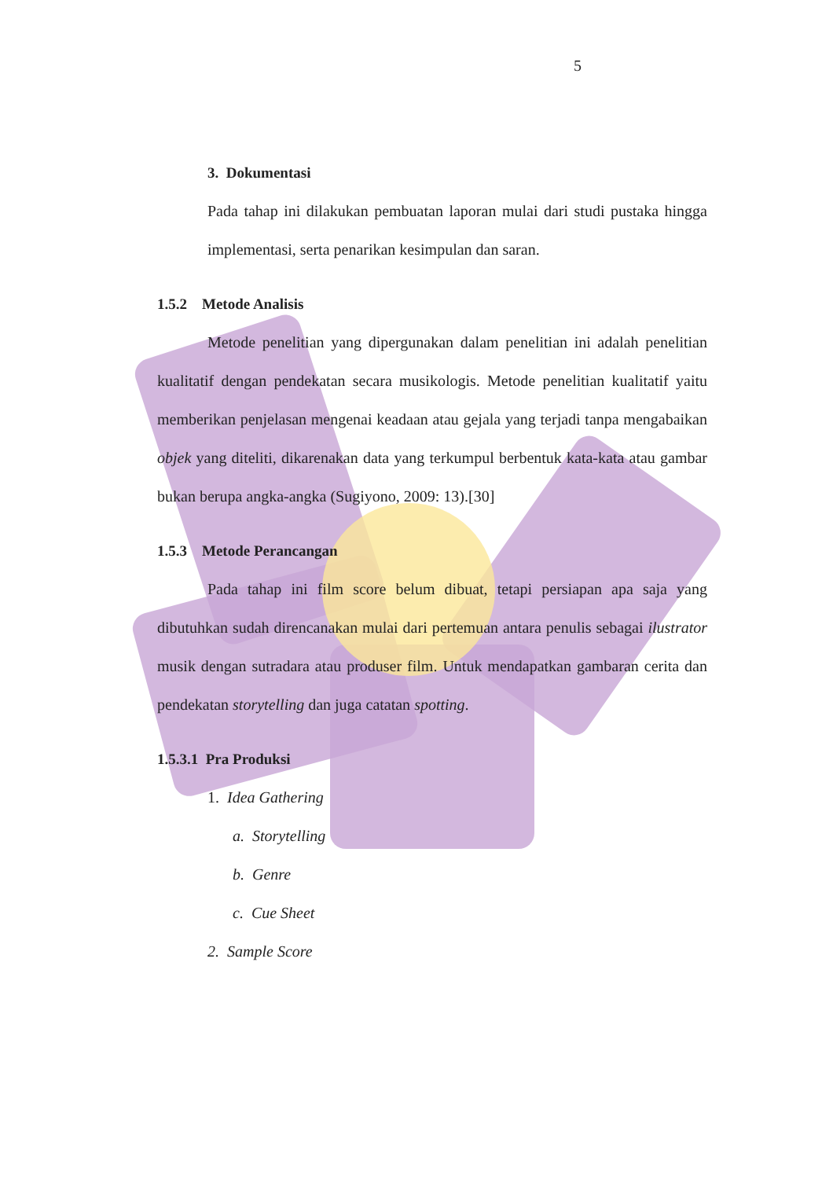5
3. Dokumentasi
Pada tahap ini dilakukan pembuatan laporan mulai dari studi pustaka hingga implementasi, serta penarikan kesimpulan dan saran.
1.5.2 Metode Analisis
Metode penelitian yang dipergunakan dalam penelitian ini adalah penelitian kualitatif dengan pendekatan secara musikologis. Metode penelitian kualitatif yaitu memberikan penjelasan mengenai keadaan atau gejala yang terjadi tanpa mengabaikan objek yang diteliti, dikarenakan data yang terkumpul berbentuk kata-kata atau gambar bukan berupa angka-angka (Sugiyono, 2009: 13).[30]
1.5.3 Metode Perancangan
Pada tahap ini film score belum dibuat, tetapi persiapan apa saja yang dibutuhkan sudah direncanakan mulai dari pertemuan antara penulis sebagai ilustrator musik dengan sutradara atau produser film. Untuk mendapatkan gambaran cerita dan pendekatan storytelling dan juga catatan spotting.
1.5.3.1 Pra Produksi
1. Idea Gathering
a. Storytelling
b. Genre
c. Cue Sheet
2. Sample Score